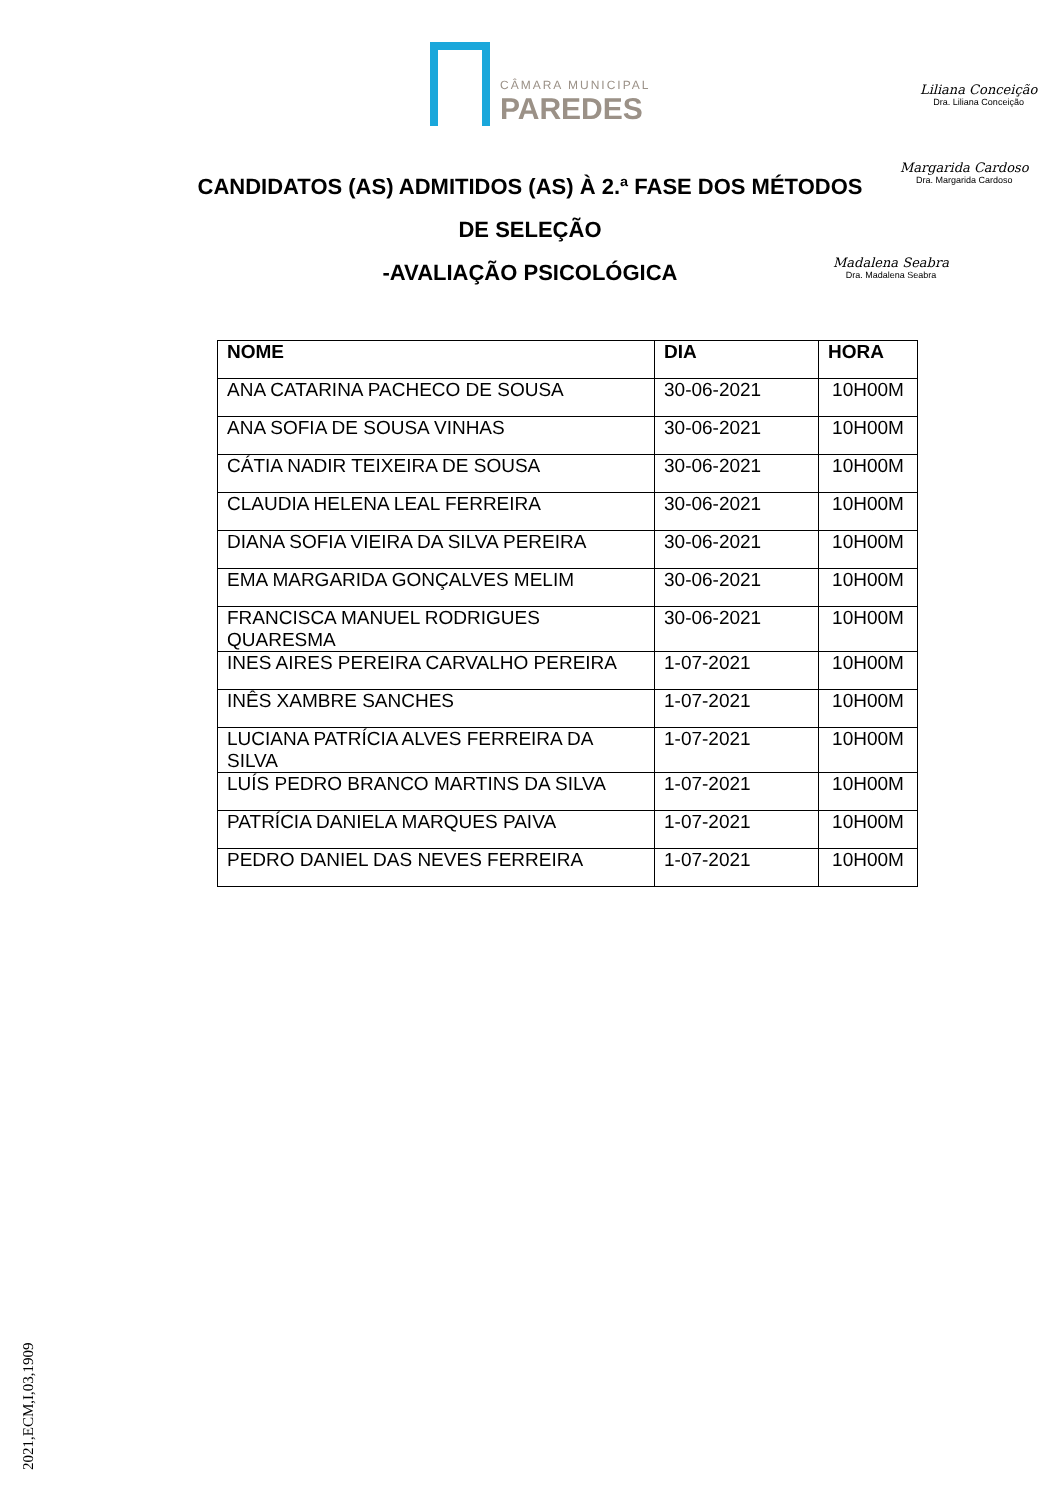CÂMARA MUNICIPAL
PAREDES
Liliana Conceição
Dra. Liliana Conceição
Margarida Cardoso
Dra. Margarida Cardoso
Madalena Seabra
Dra. Madalena Seabra
CANDIDATOS (AS) ADMITIDOS (AS) À 2.ª FASE DOS MÉTODOS DE SELEÇÃO
-AVALIAÇÃO PSICOLÓGICA
| NOME | DIA | HORA |
| --- | --- | --- |
| ANA CATARINA PACHECO DE SOUSA | 30-06-2021 | 10H00M |
| ANA SOFIA DE SOUSA VINHAS | 30-06-2021 | 10H00M |
| CÁTIA NADIR TEIXEIRA DE SOUSA | 30-06-2021 | 10H00M |
| CLAUDIA HELENA LEAL FERREIRA | 30-06-2021 | 10H00M |
| DIANA SOFIA VIEIRA DA SILVA PEREIRA | 30-06-2021 | 10H00M |
| EMA MARGARIDA GONÇALVES MELIM | 30-06-2021 | 10H00M |
| FRANCISCA MANUEL RODRIGUES QUARESMA | 30-06-2021 | 10H00M |
| INES AIRES PEREIRA CARVALHO PEREIRA | 1-07-2021 | 10H00M |
| INÊS XAMBRE SANCHES | 1-07-2021 | 10H00M |
| LUCIANA PATRÍCIA ALVES FERREIRA DA SILVA | 1-07-2021 | 10H00M |
| LUÍS PEDRO BRANCO MARTINS DA SILVA | 1-07-2021 | 10H00M |
| PATRÍCIA DANIELA MARQUES PAIVA | 1-07-2021 | 10H00M |
| PEDRO DANIEL DAS NEVES FERREIRA | 1-07-2021 | 10H00M |
2021,ECM,I,03,1909